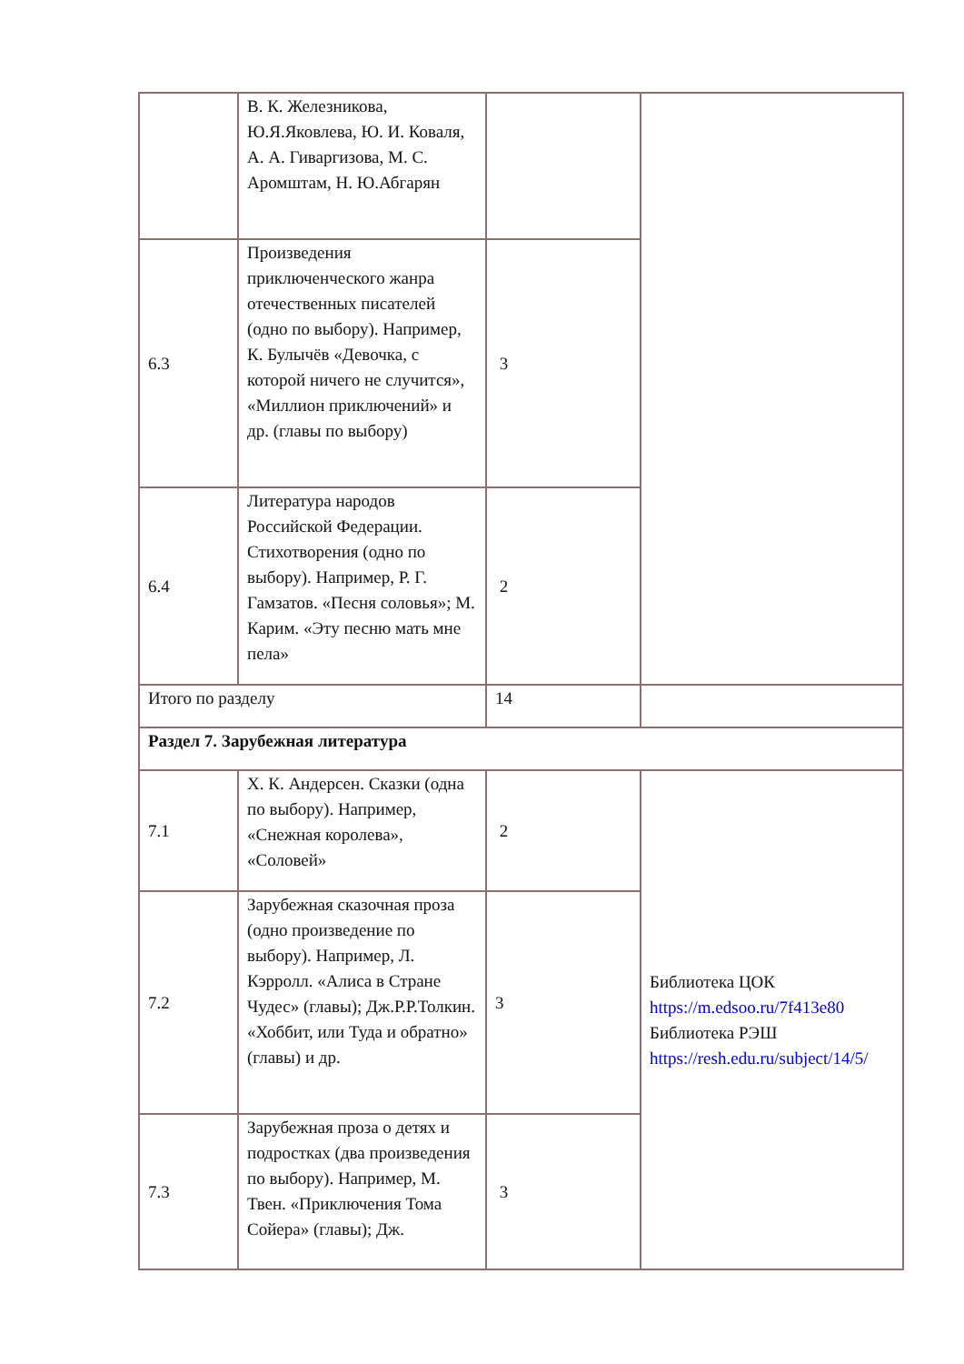| | В. К. Железникова, Ю.Я.Яковлева, Ю. И. Коваля, А. А. Гиваргизова, М. С. Аромштам, Н. Ю.Абгарян | | |
| 6.3 | Произведения приключенческого жанра отечественных писателей (одно по выбору). Например, К. Булычёв «Девочка, с которой ничего не случится», «Миллион приключений» и др. (главы по выбору) | 3 | |
| 6.4 | Литература народов Российской Федерации. Стихотворения (одно по выбору). Например, Р. Г. Гамзатов. «Песня соловья»; М. Карим. «Эту песню мать мне пела» | 2 | |
| Итого по разделу | | 14 | |
| Раздел 7. Зарубежная литература | | | |
| 7.1 | Х. К. Андерсен. Сказки (одна по выбору). Например, «Снежная королева», «Соловей» | 2 | Библиотека ЦОК https://m.edsoo.ru/7f413e80 Библиотека РЭШ https://resh.edu.ru/subject/14/5/ |
| 7.2 | Зарубежная сказочная проза (одно произведение по выбору). Например, Л. Кэрролл. «Алиса в Стране Чудес» (главы); Дж.Р.Р.Толкин. «Хоббит, или Туда и обратно» (главы) и др. | 3 | |
| 7.3 | Зарубежная проза о детях и подростках (два произведения по выбору). Например, М. Твен. «Приключения Тома Сойера» (главы); Дж. | 3 | |